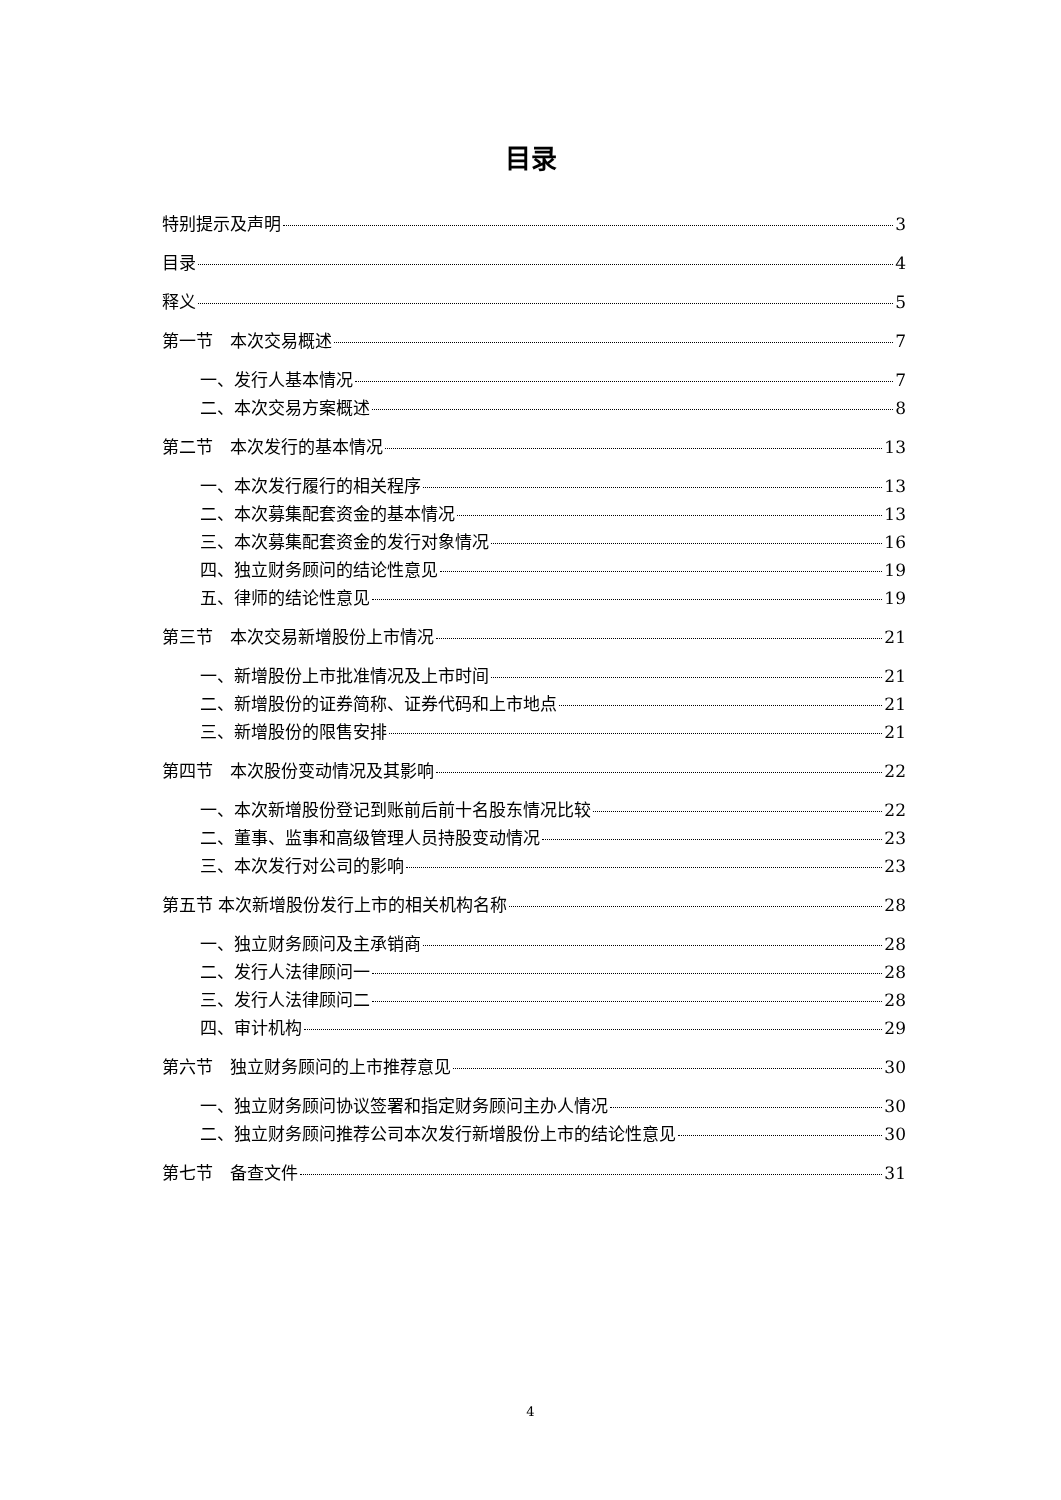目录
特别提示及声明 3
目录 4
释义 5
第一节　本次交易概述 7
一、发行人基本情况 7
二、本次交易方案概述 8
第二节　本次发行的基本情况 13
一、本次发行履行的相关程序 13
二、本次募集配套资金的基本情况 13
三、本次募集配套资金的发行对象情况 16
四、独立财务顾问的结论性意见 19
五、律师的结论性意见 19
第三节　本次交易新增股份上市情况 21
一、新增股份上市批准情况及上市时间 21
二、新增股份的证券简称、证券代码和上市地点 21
三、新增股份的限售安排 21
第四节　本次股份变动情况及其影响 22
一、本次新增股份登记到账前后前十名股东情况比较 22
二、董事、监事和高级管理人员持股变动情况 23
三、本次发行对公司的影响 23
第五节 本次新增股份发行上市的相关机构名称 28
一、独立财务顾问及主承销商 28
二、发行人法律顾问一 28
三、发行人法律顾问二 28
四、审计机构 29
第六节　独立财务顾问的上市推荐意见 30
一、独立财务顾问协议签署和指定财务顾问主办人情况 30
二、独立财务顾问推荐公司本次发行新增股份上市的结论性意见 30
第七节　备查文件 31
4